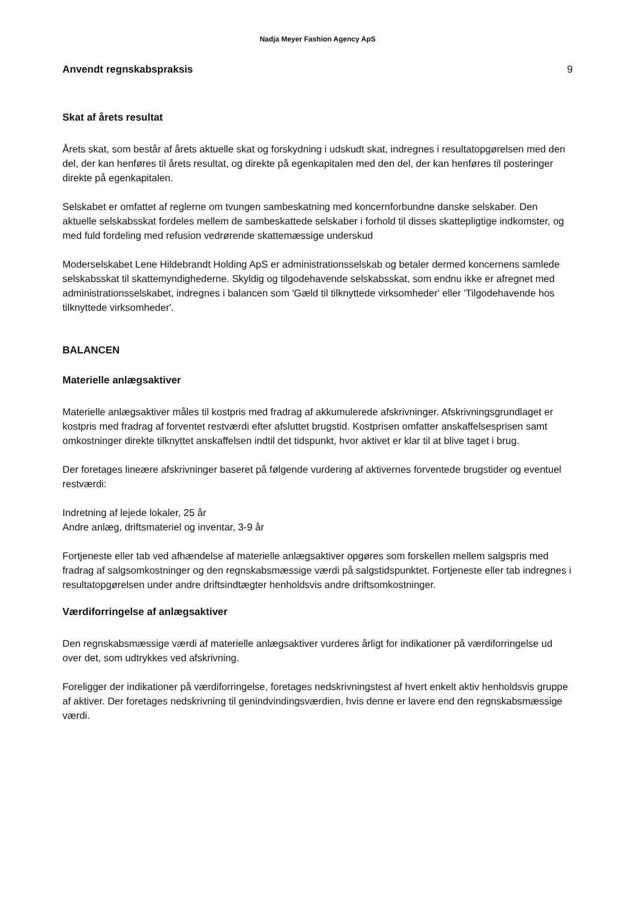Nadja Meyer Fashion Agency ApS
Anvendt regnskabspraksis 9
Skat af årets resultat
Årets skat, som består af årets aktuelle skat og forskydning i udskudt skat, indregnes i resultatopgørelsen med den del, der kan henføres til årets resultat, og direkte på egenkapitalen med den del, der kan henføres til posteringer direkte på egenkapitalen.
Selskabet er omfattet af reglerne om tvungen sambeskatning med koncernforbundne danske selskaber. Den aktuelle selskabsskat fordeles mellem de sambeskattede selskaber i forhold til disses skattepligtige indkomster, og med fuld fordeling med refusion vedrørende skattemæssige underskud
Moderselskabet Lene Hildebrandt Holding ApS er administrationsselskab og betaler dermed koncernens samlede selskabsskat til skattemyndighederne. Skyldig og tilgodehavende selskabsskat, som endnu ikke er afregnet med administrationsselskabet, indregnes i balancen som 'Gæld til tilknyttede virksomheder' eller 'Tilgodehavende hos tilknyttede virksomheder'.
BALANCEN
Materielle anlægsaktiver
Materielle anlægsaktiver måles til kostpris med fradrag af akkumulerede afskrivninger. Afskrivningsgrundlaget er kostpris med fradrag af forventet restværdi efter afsluttet brugstid. Kostprisen omfatter anskaffelsesprisen samt omkostninger direkte tilknyttet anskaffelsen indtil det tidspunkt, hvor aktivet er klar til at blive taget i brug.
Der foretages lineære afskrivninger baseret på følgende vurdering af aktivernes forventede brugstider og eventuel restværdi:
Indretning af lejede lokaler, 25 år
Andre anlæg, driftsmateriel og inventar, 3-9 år
Fortjeneste eller tab ved afhændelse af materielle anlægsaktiver opgøres som forskellen mellem salgspris med fradrag af salgsomkostninger og den regnskabsmæssige værdi på salgstidspunktet. Fortjeneste eller tab indregnes i resultatopgørelsen under andre driftsindtægter henholdsvis andre driftsomkostninger.
Værdiforringelse af anlægsaktiver
Den regnskabsmæssige værdi af materielle anlægsaktiver vurderes årligt for indikationer på værdiforringelse ud over det, som udtrykkes ved afskrivning.
Foreligger der indikationer på værdiforringelse, foretages nedskrivningstest af hvert enkelt aktiv henholdsvis gruppe af aktiver. Der foretages nedskrivning til genindvindingsværdien, hvis denne er lavere end den regnskabsmæssige værdi.